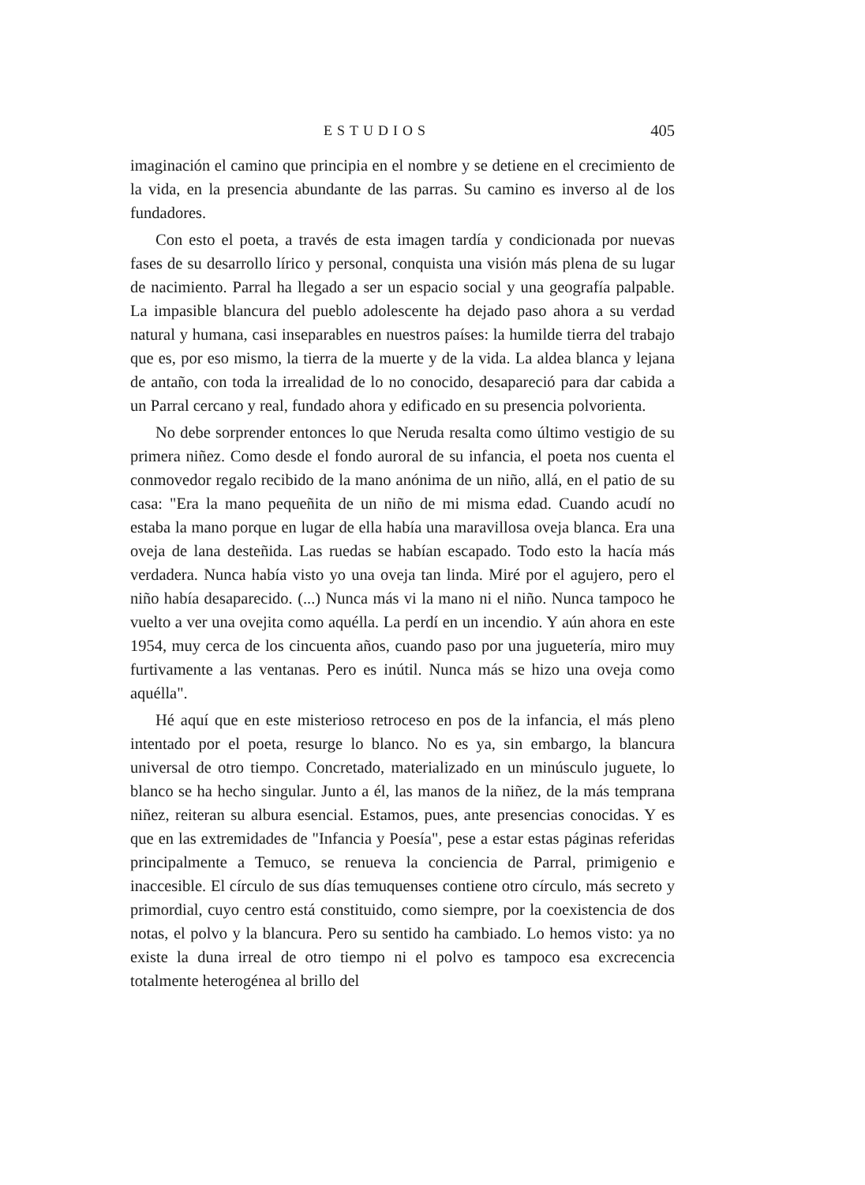ESTUDIOS 405
imaginación el camino que principia en el nombre y se detiene en el crecimiento de la vida, en la presencia abundante de las parras. Su camino es inverso al de los fundadores.
Con esto el poeta, a través de esta imagen tardía y condicionada por nuevas fases de su desarrollo lírico y personal, conquista una visión más plena de su lugar de nacimiento. Parral ha llegado a ser un espacio social y una geografía palpable. La impasible blancura del pueblo adolescente ha dejado paso ahora a su verdad natural y humana, casi inseparables en nuestros países: la humilde tierra del trabajo que es, por eso mismo, la tierra de la muerte y de la vida. La aldea blanca y lejana de antaño, con toda la irrealidad de lo no conocido, desapareció para dar cabida a un Parral cercano y real, fundado ahora y edificado en su presencia polvorienta.
No debe sorprender entonces lo que Neruda resalta como último vestigio de su primera niñez. Como desde el fondo auroral de su infancia, el poeta nos cuenta el conmovedor regalo recibido de la mano anónima de un niño, allá, en el patio de su casa: "Era la mano pequeñita de un niño de mi misma edad. Cuando acudí no estaba la mano porque en lugar de ella había una maravillosa oveja blanca. Era una oveja de lana desteñida. Las ruedas se habían escapado. Todo esto la hacía más verdadera. Nunca había visto yo una oveja tan linda. Miré por el agujero, pero el niño había desaparecido. (...) Nunca más vi la mano ni el niño. Nunca tampoco he vuelto a ver una ovejita como aquélla. La perdí en un incendio. Y aún ahora en este 1954, muy cerca de los cincuenta años, cuando paso por una juguetería, miro muy furtivamente a las ventanas. Pero es inútil. Nunca más se hizo una oveja como aquélla".
Hé aquí que en este misterioso retroceso en pos de la infancia, el más pleno intentado por el poeta, resurge lo blanco. No es ya, sin embargo, la blancura universal de otro tiempo. Concretado, materializado en un minúsculo juguete, lo blanco se ha hecho singular. Junto a él, las manos de la niñez, de la más temprana niñez, reiteran su albura esencial. Estamos, pues, ante presencias conocidas. Y es que en las extremidades de "Infancia y Poesía", pese a estar estas páginas referidas principalmente a Temuco, se renueva la conciencia de Parral, primigenio e inaccesible. El círculo de sus días temuquenses contiene otro círculo, más secreto y primordial, cuyo centro está constituido, como siempre, por la coexistencia de dos notas, el polvo y la blancura. Pero su sentido ha cambiado. Lo hemos visto: ya no existe la duna irreal de otro tiempo ni el polvo es tampoco esa excrecencia totalmente heterogénea al brillo del